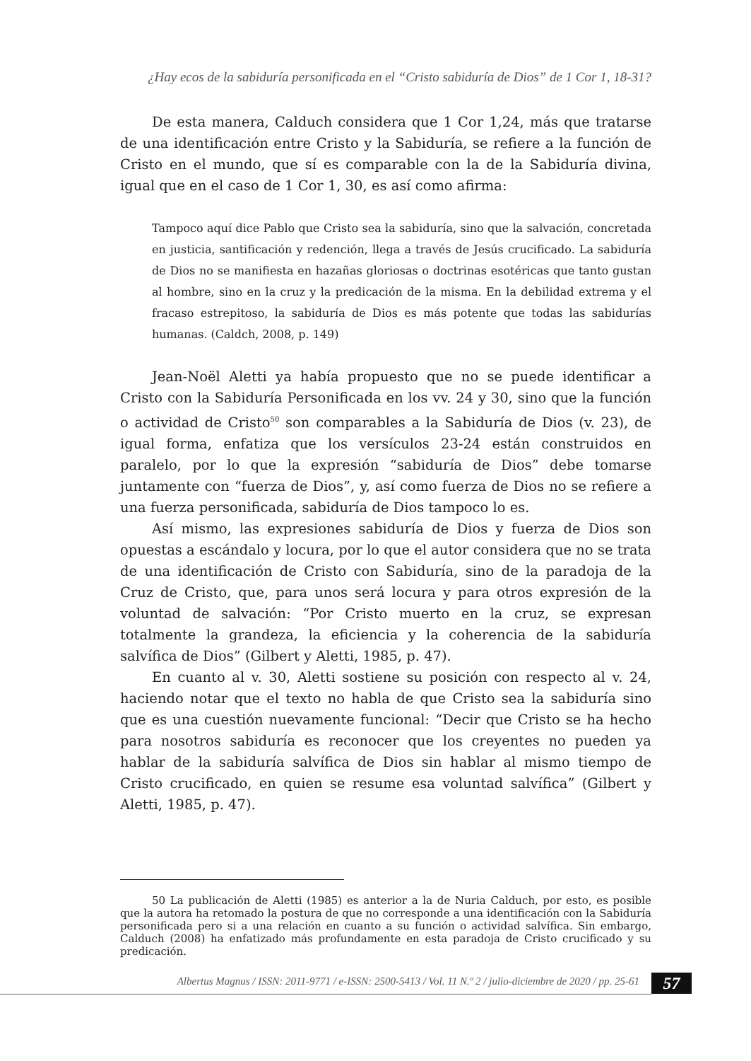¿Hay ecos de la sabiduría personificada en el “Cristo sabiduría de Dios” de 1 Cor 1, 18-31?
De esta manera, Calduch considera que 1 Cor 1,24, más que tratarse de una identificación entre Cristo y la Sabiduría, se refiere a la función de Cristo en el mundo, que sí es comparable con la de la Sabiduría divina, igual que en el caso de 1 Cor 1, 30, es así como afirma:
Tampoco aquí dice Pablo que Cristo sea la sabiduría, sino que la salvación, concretada en justicia, santificación y redención, llega a través de Jesús crucificado. La sabiduría de Dios no se manifiesta en hazañas gloriosas o doctrinas esotéricas que tanto gustan al hombre, sino en la cruz y la predicación de la misma. En la debilidad extrema y el fracaso estrepitoso, la sabiduría de Dios es más potente que todas las sabidurías humanas. (Caldch, 2008, p. 149)
Jean-Noël Aletti ya había propuesto que no se puede identificar a Cristo con la Sabiduría Personificada en los vv. 24 y 30, sino que la función o actividad de Cristo<sup>50</sup> son comparables a la Sabiduría de Dios (v. 23), de igual forma, enfatiza que los versículos 23-24 están construidos en paralelo, por lo que la expresión “sabiduría de Dios” debe tomarse juntamente con “fuerza de Dios”, y, así como fuerza de Dios no se refiere a una fuerza personificada, sabiduría de Dios tampoco lo es.
Así mismo, las expresiones sabiduría de Dios y fuerza de Dios son opuestas a escándalo y locura, por lo que el autor considera que no se trata de una identificación de Cristo con Sabiduría, sino de la paradoja de la Cruz de Cristo, que, para unos será locura y para otros expresión de la voluntad de salvación: “Por Cristo muerto en la cruz, se expresan totalmente la grandeza, la eficiencia y la coherencia de la sabiduría salvífica de Dios” (Gilbert y Aletti, 1985, p. 47).
En cuanto al v. 30, Aletti sostiene su posición con respecto al v. 24, haciendo notar que el texto no habla de que Cristo sea la sabiduría sino que es una cuestión nuevamente funcional: “Decir que Cristo se ha hecho para nosotros sabiduría es reconocer que los creyentes no pueden ya hablar de la sabiduría salvífica de Dios sin hablar al mismo tiempo de Cristo crucificado, en quien se resume esa voluntad salvífica” (Gilbert y Aletti, 1985, p. 47).
50 La publicación de Aletti (1985) es anterior a la de Nuria Calduch, por esto, es posible que la autora ha retomado la postura de que no corresponde a una identificación con la Sabiduría personificada pero si a una relación en cuanto a su función o actividad salvífica. Sin embargo, Calduch (2008) ha enfatizado más profundamente en esta paradoja de Cristo crucificado y su predicación.
Albertus Magnus / ISSN: 2011-9771 / e-ISSN: 2500-5413 / Vol. 11 N.º 2 / julio-diciembre de 2020 / pp. 25-61
57